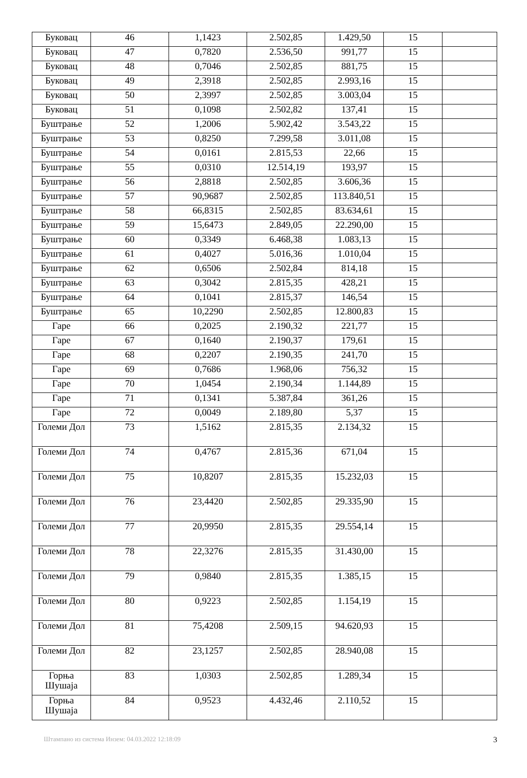| Буковац | 46 | 1,1423 | 2.502,85 | 1.429,50 | 15 | |
| Буковац | 47 | 0,7820 | 2.536,50 | 991,77 | 15 | |
| Буковац | 48 | 0,7046 | 2.502,85 | 881,75 | 15 | |
| Буковац | 49 | 2,3918 | 2.502,85 | 2.993,16 | 15 | |
| Буковац | 50 | 2,3997 | 2.502,85 | 3.003,04 | 15 | |
| Буковац | 51 | 0,1098 | 2.502,82 | 137,41 | 15 | |
| Буштрање | 52 | 1,2006 | 5.902,42 | 3.543,22 | 15 | |
| Буштрање | 53 | 0,8250 | 7.299,58 | 3.011,08 | 15 | |
| Буштрање | 54 | 0,0161 | 2.815,53 | 22,66 | 15 | |
| Буштрање | 55 | 0,0310 | 12.514,19 | 193,97 | 15 | |
| Буштрање | 56 | 2,8818 | 2.502,85 | 3.606,36 | 15 | |
| Буштрање | 57 | 90,9687 | 2.502,85 | 113.840,51 | 15 | |
| Буштрање | 58 | 66,8315 | 2.502,85 | 83.634,61 | 15 | |
| Буштрање | 59 | 15,6473 | 2.849,05 | 22.290,00 | 15 | |
| Буштрање | 60 | 0,3349 | 6.468,38 | 1.083,13 | 15 | |
| Буштрање | 61 | 0,4027 | 5.016,36 | 1.010,04 | 15 | |
| Буштрање | 62 | 0,6506 | 2.502,84 | 814,18 | 15 | |
| Буштрање | 63 | 0,3042 | 2.815,35 | 428,21 | 15 | |
| Буштрање | 64 | 0,1041 | 2.815,37 | 146,54 | 15 | |
| Буштрање | 65 | 10,2290 | 2.502,85 | 12.800,83 | 15 | |
| Гаре | 66 | 0,2025 | 2.190,32 | 221,77 | 15 | |
| Гаре | 67 | 0,1640 | 2.190,37 | 179,61 | 15 | |
| Гаре | 68 | 0,2207 | 2.190,35 | 241,70 | 15 | |
| Гаре | 69 | 0,7686 | 1.968,06 | 756,32 | 15 | |
| Гаре | 70 | 1,0454 | 2.190,34 | 1.144,89 | 15 | |
| Гаре | 71 | 0,1341 | 5.387,84 | 361,26 | 15 | |
| Гаре | 72 | 0,0049 | 2.189,80 | 5,37 | 15 | |
| Големи Дол | 73 | 1,5162 | 2.815,35 | 2.134,32 | 15 | |
| Големи Дол | 74 | 0,4767 | 2.815,36 | 671,04 | 15 | |
| Големи Дол | 75 | 10,8207 | 2.815,35 | 15.232,03 | 15 | |
| Големи Дол | 76 | 23,4420 | 2.502,85 | 29.335,90 | 15 | |
| Големи Дол | 77 | 20,9950 | 2.815,35 | 29.554,14 | 15 | |
| Големи Дол | 78 | 22,3276 | 2.815,35 | 31.430,00 | 15 | |
| Големи Дол | 79 | 0,9840 | 2.815,35 | 1.385,15 | 15 | |
| Големи Дол | 80 | 0,9223 | 2.502,85 | 1.154,19 | 15 | |
| Големи Дол | 81 | 75,4208 | 2.509,15 | 94.620,93 | 15 | |
| Големи Дол | 82 | 23,1257 | 2.502,85 | 28.940,08 | 15 | |
| Горња Шушаја | 83 | 1,0303 | 2.502,85 | 1.289,34 | 15 | |
| Горња Шушаја | 84 | 0,9523 | 4.432,46 | 2.110,52 | 15 | |
Штампано из система Инзем: 04.03.2022 12:18:09 3